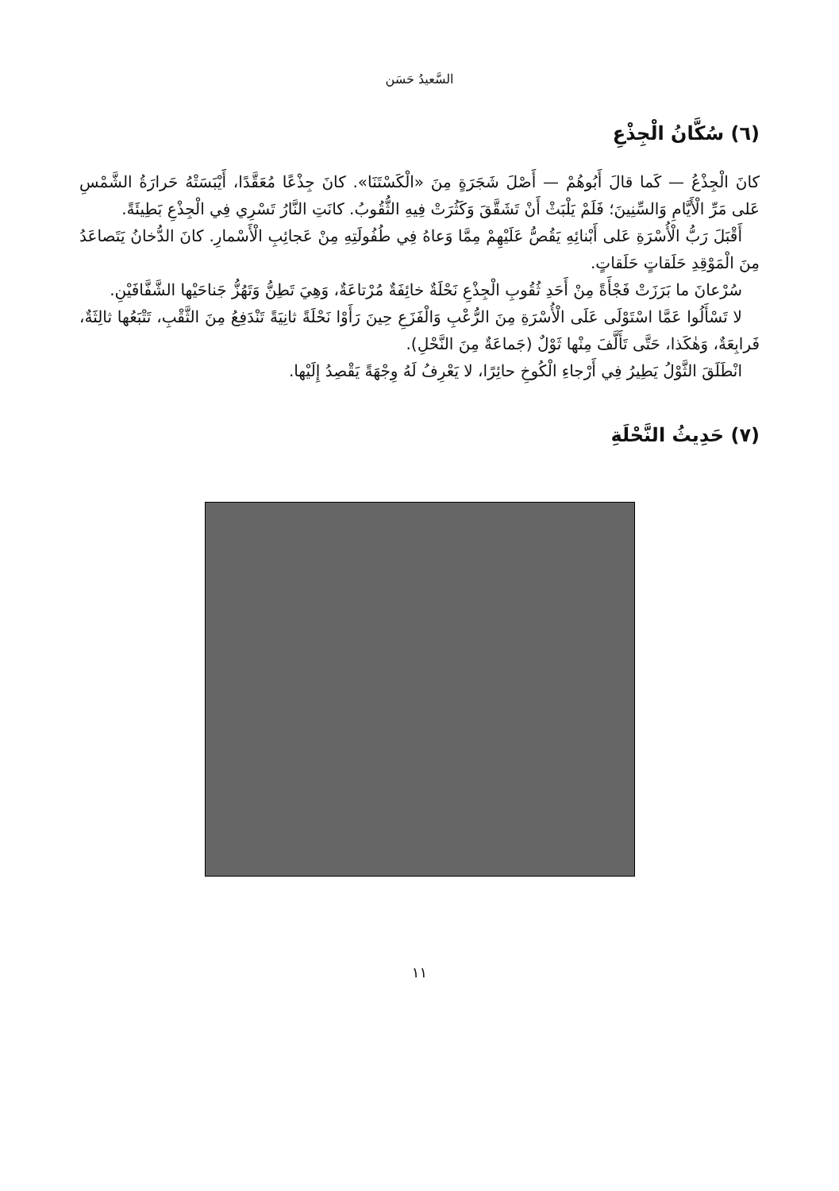السَّعيدُ حَسَن
(٦) سُكَّانُ الْجِذْعِ
كانَ الْجِذْعُ — كَما قالَ أَبُوهُمْ — أَصْلَ شَجَرَةٍ مِنَ «الْكَسْتَنَا». كانَ جِذْعًا مُعَقَّدًا، أَيْبَسَتْهُ حَرارَةُ الشَّمْسِ عَلى مَرِّ الْأَيَّامِ وَالسِّنِينَ؛ فَلَمْ يَلْبَثْ أَنْ تَشَقَّقَ وَكَثُرَتْ فِيهِ الثُّقُوبُ. كانَتِ النَّارُ تَسْرِي فِي الْجِذْعِ بَطِيئَةً.
أَقْبَلَ رَبُّ الْأُسْرَةِ عَلى أَبْنائِهِ يَقُصُّ عَلَيْهِمْ مِمَّا وَعاهُ فِي طُفُولَتِهِ مِنْ عَجائِبِ الْأَسْمارِ. كانَ الدُّخانُ يَتَصاعَدُ مِنَ الْمَوْقِدِ حَلَقاتٍ حَلَقاتٍ.
سُرْعانَ ما بَرَزَتْ فَجْأَةً مِنْ أَحَدِ ثُقُوبِ الْجِذْعِ نَحْلَةٌ خائِفَةٌ مُرْتاعَةٌ، وَهِيَ تَطِنُّ وَتَهُزُّ جَناحَيْها الشَّفَّافَيْنِ.
لا تَسْأَلُوا عَمَّا اسْتَوْلَى عَلَى الْأُسْرَةِ مِنَ الرُّعْبِ وَالْفَزَعِ حِينَ رَأَوْا نَحْلَةً ثانِيَةً تَنْدَفِعُ مِنَ الثَّقْبِ، تَتْبَعُها ثالِثَةٌ، فَرابِعَةٌ، وَهٰكَذا، حَتَّى تَأَلَّفَ مِنْها ثَوْلٌ (جَماعَةٌ مِنَ النَّحْلِ).
انْطَلَقَ الثَّوْلُ يَطِيرُ فِي أَرْجاءِ الْكُوخِ حائِرًا، لا يَعْرِفُ لَهُ وِجْهَةً يَقْصِدُ إِلَيْها.
(٧) حَدِيثُ النَّحْلَةِ
١١